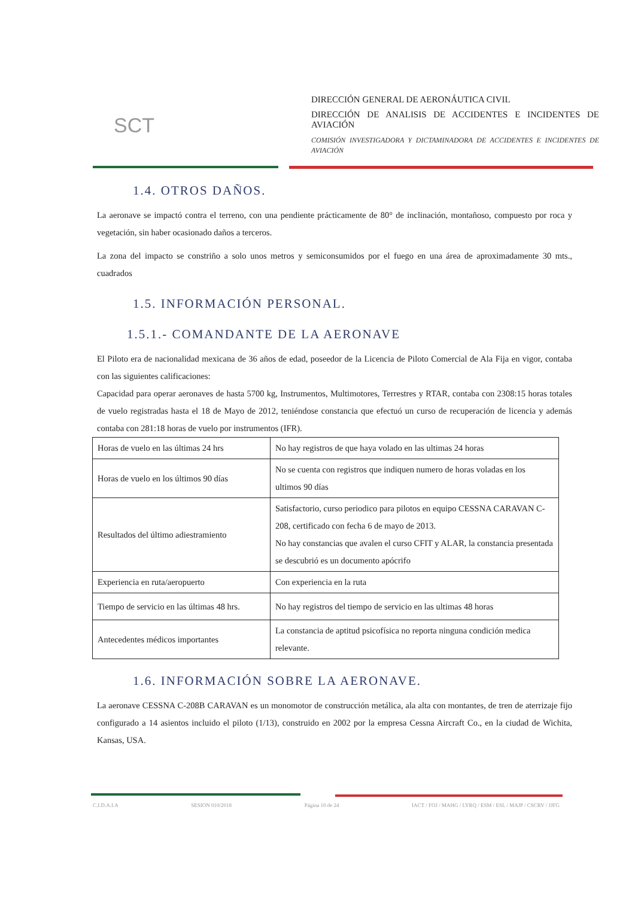SCT
DIRECCIÓN GENERAL DE AERONÁUTICA CIVIL
DIRECCIÓN DE ANALISIS DE ACCIDENTES E INCIDENTES DE AVIACIÓN
COMISIÓN INVESTIGADORA Y DICTAMINADORA DE ACCIDENTES E INCIDENTES DE AVIACIÓN
1.4. OTROS DAÑOS.
La aeronave se impactó contra el terreno, con una pendiente prácticamente de 80° de inclinación, montañoso, compuesto por roca y vegetación, sin haber ocasionado daños a terceros.
La zona del impacto se constriño a solo unos metros y semiconsumidos por el fuego en una área de aproximadamente 30 mts., cuadrados
1.5. INFORMACIÓN PERSONAL.
1.5.1.- COMANDANTE DE LA AERONAVE
El Piloto era de nacionalidad mexicana de 36 años de edad, poseedor de la Licencia de Piloto Comercial de Ala Fija en vigor, contaba con las siguientes calificaciones:
Capacidad para operar aeronaves de hasta 5700 kg, Instrumentos, Multimotores, Terrestres y RTAR, contaba con 2308:15 horas totales de vuelo registradas hasta el 18 de Mayo de 2012, teniéndose constancia que efectuó un curso de recuperación de licencia y además contaba con 281:18 horas de vuelo por instrumentos (IFR).
| Horas de vuelo en las últimas 24 hrs | No hay registros de que haya volado en las ultimas 24 horas |
| Horas de vuelo en los últimos 90 días | No se cuenta con registros que indiquen numero de horas voladas en los ultimos 90 días |
| Resultados del último adiestramiento | Satisfactorio, curso periodico para pilotos en equipo CESSNA CARAVAN C-208, certificado con fecha 6 de mayo de 2013. No hay constancias que avalen el curso CFIT y ALAR, la constancia presentada se descubrió es un documento apócrifo |
| Experiencia en ruta/aeropuerto | Con experiencia en la ruta |
| Tiempo de servicio en las últimas 48 hrs. | No hay registros del tiempo de servicio en las ultimas 48 horas |
| Antecedentes médicos importantes | La constancia de aptitud psicofísica no reporta ninguna condición medica relevante. |
1.6. INFORMACIÓN SOBRE LA AERONAVE.
La aeronave CESSNA C-208B CARAVAN es un monomotor de construcción metálica, ala alta con montantes, de tren de aterrizaje fijo configurado a 14 asientos incluido el piloto (1/13), construido en 2002 por la empresa Cessna Aircraft Co., en la ciudad de Wichita, Kansas, USA.
C.I.D.A.I.A SESION 010/2018 Página 10 de 24 IACT / FOJ / MAHG / LYRQ / ESM / ESL / MAJP / CSCRV / JJFG